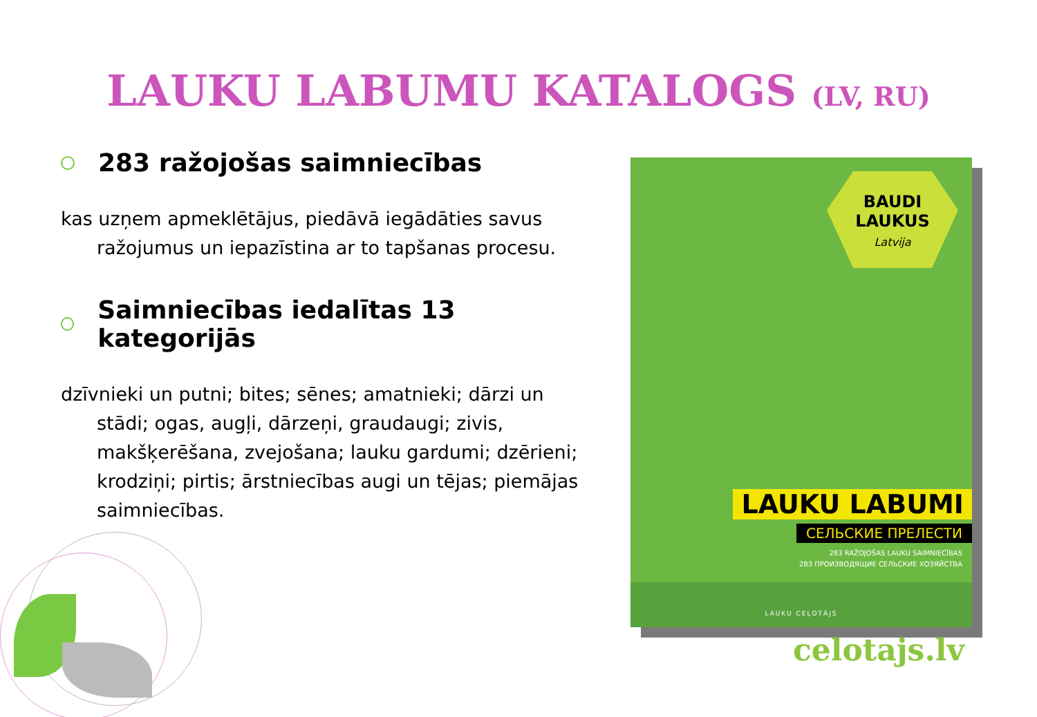LAUKU LABUMU KATALOGS (LV, RU)
283 ražojošas saimniecības
kas uzņem apmeklētājus, piedāvā iegādāties savus ražojumus un iepazīstina ar to tapšanas procesu.
Saimniecības iedalītas 13 kategorijās
dzīvnieki un putni; bites; sēnes; amatnieki; dārzi un stādi; ogas, augļi, dārzeņi, graudaugi; zivis, makšķerēšana, zvejošana; lauku gardumi; dzērieni; krodziņi; pirtis; ārstniecības augi un tējas; piemājas saimniecības.
BAUDI
LAUKUS
Latvija
LAUKU LABUMI
СЕЛЬСКИЕ ПРЕЛЕСТИ
283 RAŽOJOŠAS LAUKU SAIMNIECĪBAS
283 ПРОИЗВОДЯЩИЕ СЕЛЬСКИЕ ХОЗЯЙСТВА
LAUKU CEĻOTĀJS
celotajs.lv